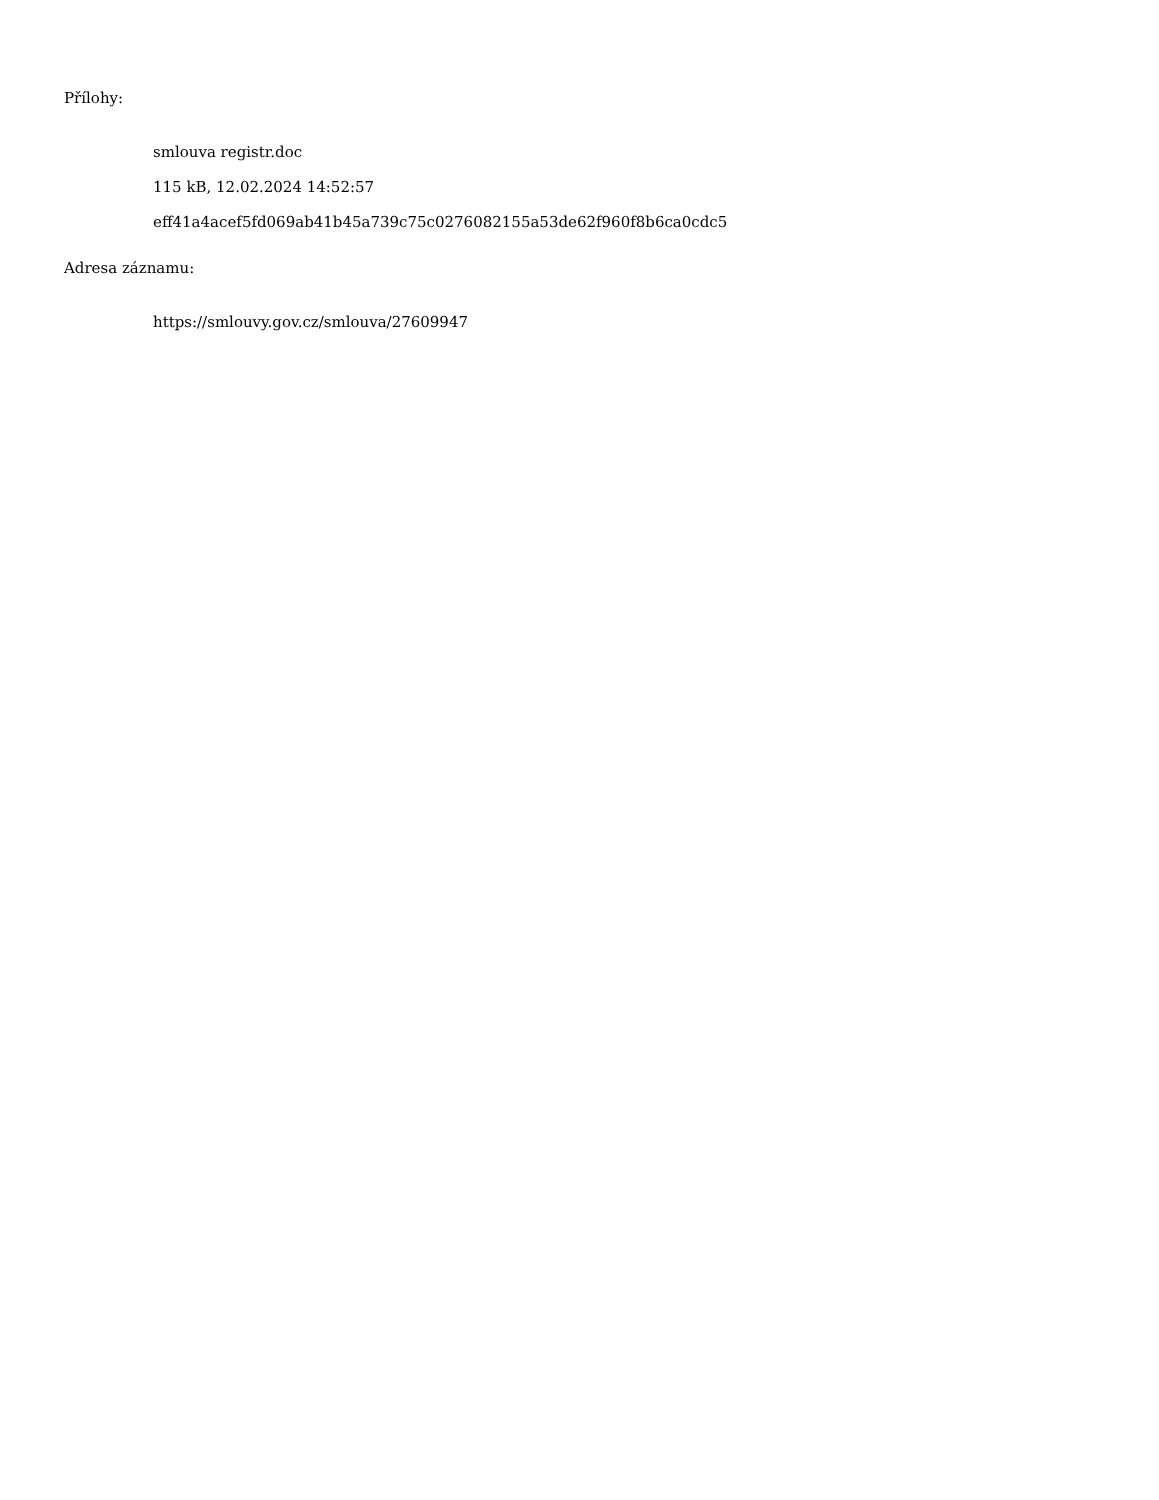Přílohy:
smlouva registr.doc
115 kB, 12.02.2024 14:52:57
eff41a4acef5fd069ab41b45a739c75c0276082155a53de62f960f8b6ca0cdc5
Adresa záznamu:
https://smlouvy.gov.cz/smlouva/27609947